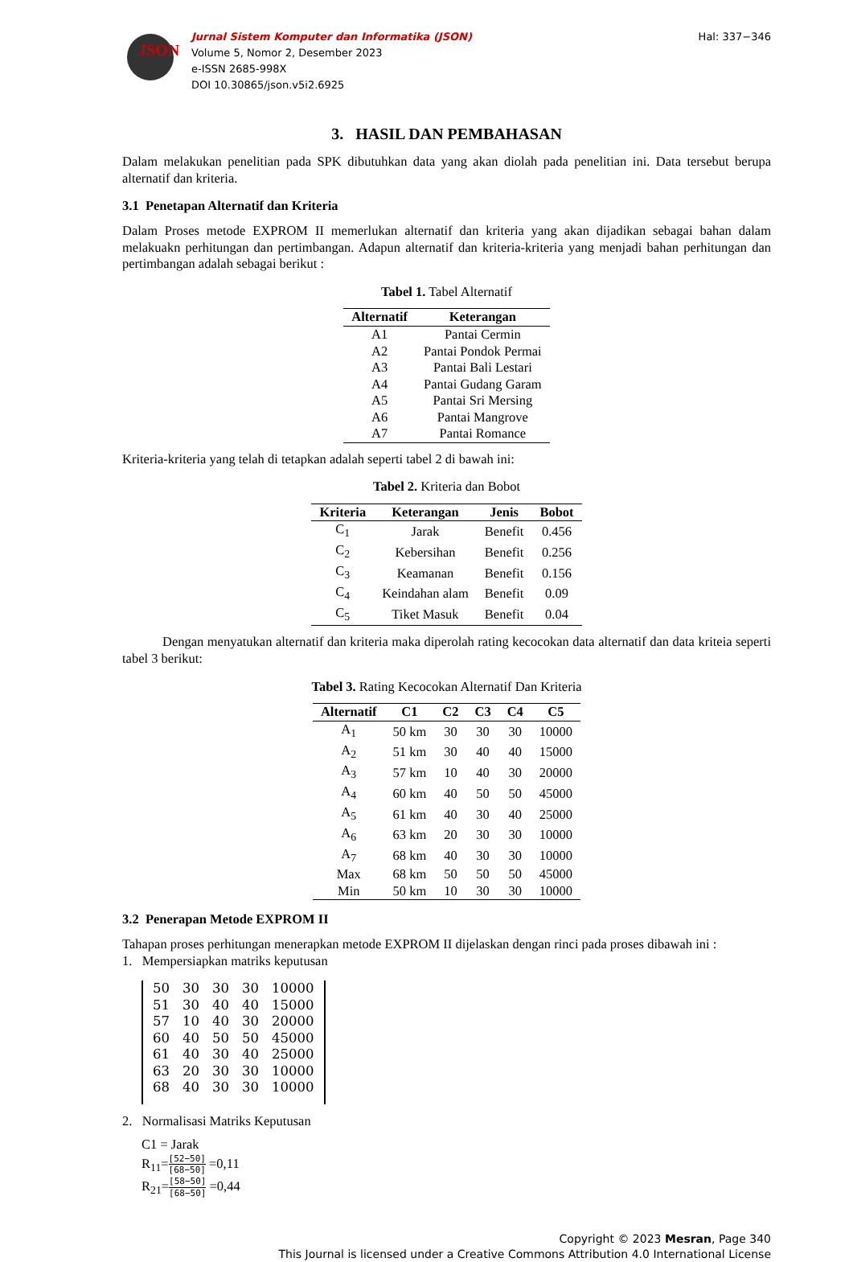JSON
Jurnal Sistem Komputer dan Informatika (JSON)
Volume 5, Nomor 2, Desember 2023
e-ISSN 2685-998X
DOI 10.30865/json.v5i2.6925
Hal: 337−346
3. HASIL DAN PEMBAHASAN
Dalam melakukan penelitian pada SPK dibutuhkan data yang akan diolah pada penelitian ini. Data tersebut berupa alternatif dan kriteria.
3.1 Penetapan Alternatif dan Kriteria
Dalam Proses metode EXPROM II memerlukan alternatif dan kriteria yang akan dijadikan sebagai bahan dalam melakuakn perhitungan dan pertimbangan. Adapun alternatif dan kriteria-kriteria yang menjadi bahan perhitungan dan pertimbangan adalah sebagai berikut :
Tabel 1. Tabel Alternatif
| Alternatif | Keterangan |
| --- | --- |
| A1 | Pantai Cermin |
| A2 | Pantai Pondok Permai |
| A3 | Pantai Bali Lestari |
| A4 | Pantai Gudang Garam |
| A5 | Pantai Sri Mersing |
| A6 | Pantai Mangrove |
| A7 | Pantai Romance |
Kriteria-kriteria yang telah di tetapkan adalah seperti tabel 2 di bawah ini:
Tabel 2. Kriteria dan Bobot
| Kriteria | Keterangan | Jenis | Bobot |
| --- | --- | --- | --- |
| C<sub>1</sub> | Jarak | Benefit | 0.456 |
| C<sub>2</sub> | Kebersihan | Benefit | 0.256 |
| C<sub>3</sub> | Keamanan | Benefit | 0.156 |
| C<sub>4</sub> | Keindahan alam | Benefit | 0.09 |
| C<sub>5</sub> | Tiket Masuk | Benefit | 0.04 |
Dengan menyatukan alternatif dan kriteria maka diperolah rating kecocokan data alternatif dan data kriteia seperti tabel 3 berikut:
Tabel 3. Rating Kecocokan Alternatif Dan Kriteria
| Alternatif | C1 | C2 | C3 | C4 | C5 |
| --- | --- | --- | --- | --- | --- |
| A<sub>1</sub> | 50 km | 30 | 30 | 30 | 10000 |
| A<sub>2</sub> | 51 km | 30 | 40 | 40 | 15000 |
| A<sub>3</sub> | 57 km | 10 | 40 | 30 | 20000 |
| A<sub>4</sub> | 60 km | 40 | 50 | 50 | 45000 |
| A<sub>5</sub> | 61 km | 40 | 30 | 40 | 25000 |
| A<sub>6</sub> | 63 km | 20 | 30 | 30 | 10000 |
| A<sub>7</sub> | 68 km | 40 | 30 | 30 | 10000 |
| Max | 68 km | 50 | 50 | 50 | 45000 |
| Min | 50 km | 10 | 30 | 30 | 10000 |
3.2 Penerapan Metode EXPROM II
Tahapan proses perhitungan menerapkan metode EXPROM II dijelaskan dengan rinci pada proses dibawah ini :
1. Mempersiapkan matriks keputusan
| 50 | 30 | 30 | 30 | 10000 |
| 51 | 30 | 40 | 40 | 15000 |
| 57 | 10 | 40 | 30 | 20000 |
| 60 | 40 | 50 | 50 | 45000 |
| 61 | 40 | 30 | 40 | 25000 |
| 63 | 20 | 30 | 30 | 10000 |
| 68 | 40 | 30 | 30 | 10000 |
2. Normalisasi Matriks Keputusan
C1 = Jarak
R<sub>11</sub>=[52−50] [68−50] =0,11
R<sub>21</sub>=[58−50] [68−50] =0,44
Copyright © 2023 Mesran, Page 340
This Journal is licensed under a Creative Commons Attribution 4.0 International License